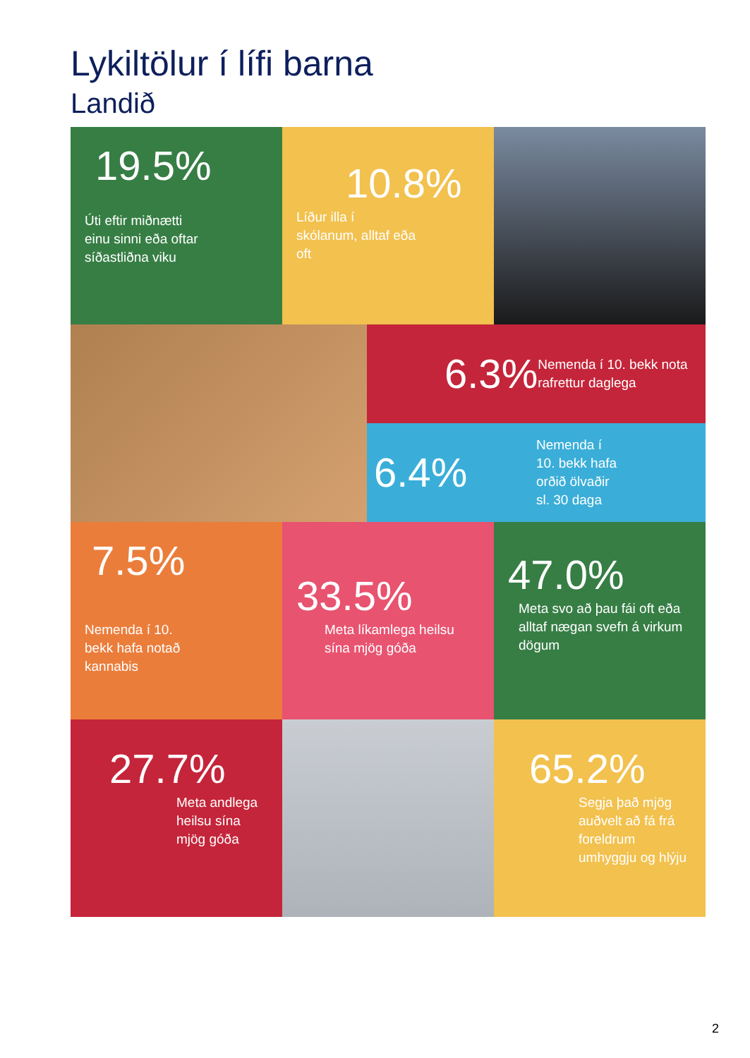Lykiltölur í lífi barna
Landið
19.5%
Úti eftir miðnætti einu sinni eða oftar síðastliðna viku
10.8%
Líður illa í skólanum, alltaf eða oft
6.3%
Nemenda í 10. bekk nota rafrettur daglega
6.4%
Nemenda í 10. bekk hafa orðið ölvaðir sl. 30 daga
7.5%
Nemenda í 10. bekk hafa notað kannabis
33.5%
Meta líkamlega heilsu sína mjög góða
47.0%
Meta svo að þau fái oft eða alltaf nægan svefn á virkum dögum
27.7%
Meta andlega heilsu sína mjög góða
65.2%
Segja það mjög auðvelt að fá frá foreldrum umhyggju og hlýju
2